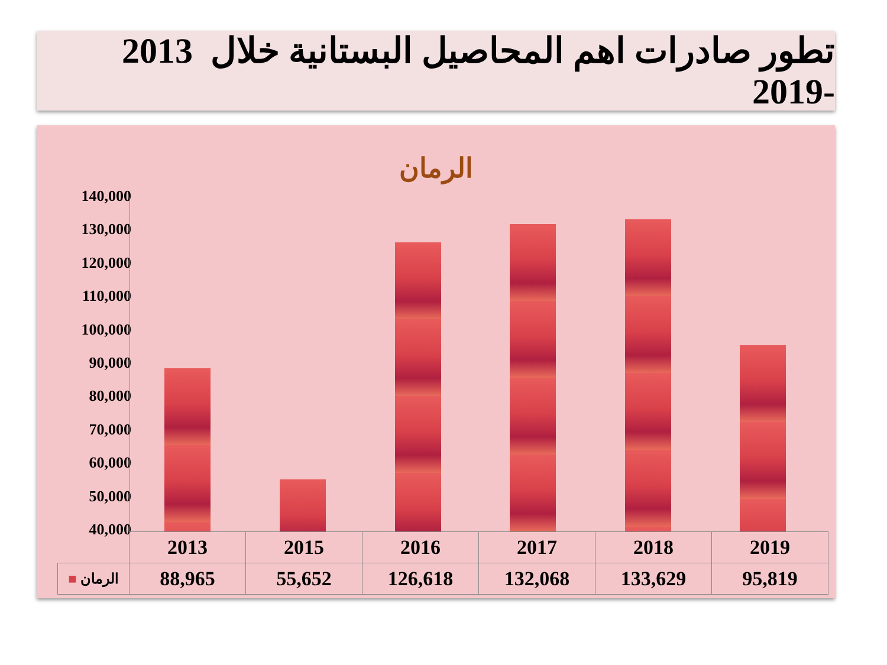تطور صادرات اهم المحاصيل البستانية خلال 2013 -2019
الرمان
140,000
130,000
120,000
110,000
100,000
90,000
80,000
70,000
60,000
50,000
40,000
| | 2013 | 2015 | 2016 | 2017 | 2018 | 2019 |
| --- | --- | --- | --- | --- | --- | --- |
| ■ الرمان | 88,965 | 55,652 | 126,618 | 132,068 | 133,629 | 95,819 |